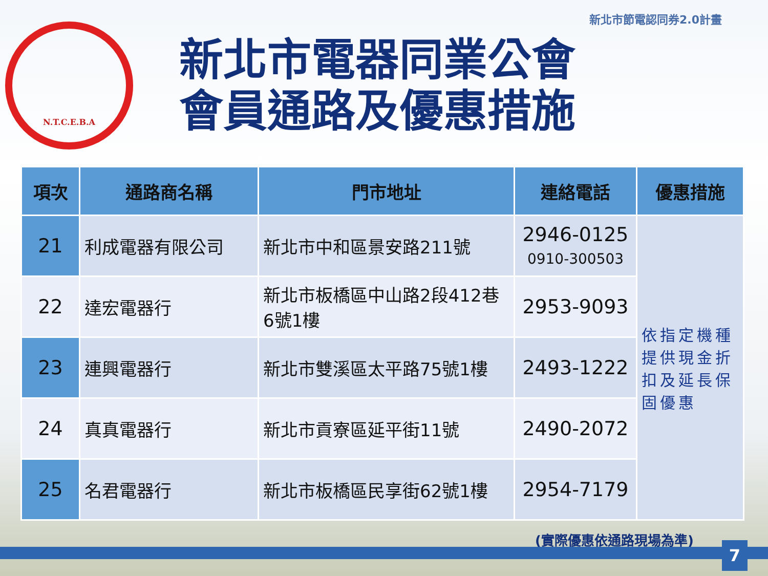新北市節電認同券2.0計畫
N.T.C.E.B.A
新北市電器同業公會
會員通路及優惠措施
| 項次 | 通路商名稱 | 門市地址 | 連絡電話 | 優惠措施 |
| --- | --- | --- | --- | --- |
| 21 | 利成電器有限公司 | 新北市中和區景安路211號 | 2946-0125 0910-300503 | 依指定機種提供現金折扣及延長保固優惠 |
| 22 | 達宏電器行 | 新北市板橋區中山路2段412巷6號1樓 | 2953-9093 | |
| 23 | 連興電器行 | 新北市雙溪區太平路75號1樓 | 2493-1222 | |
| 24 | 真真電器行 | 新北市貢寮區延平街11號 | 2490-2072 | |
| 25 | 名君電器行 | 新北市板橋區民享街62號1樓 | 2954-7179 | |
(實際優惠依通路現場為準)
7